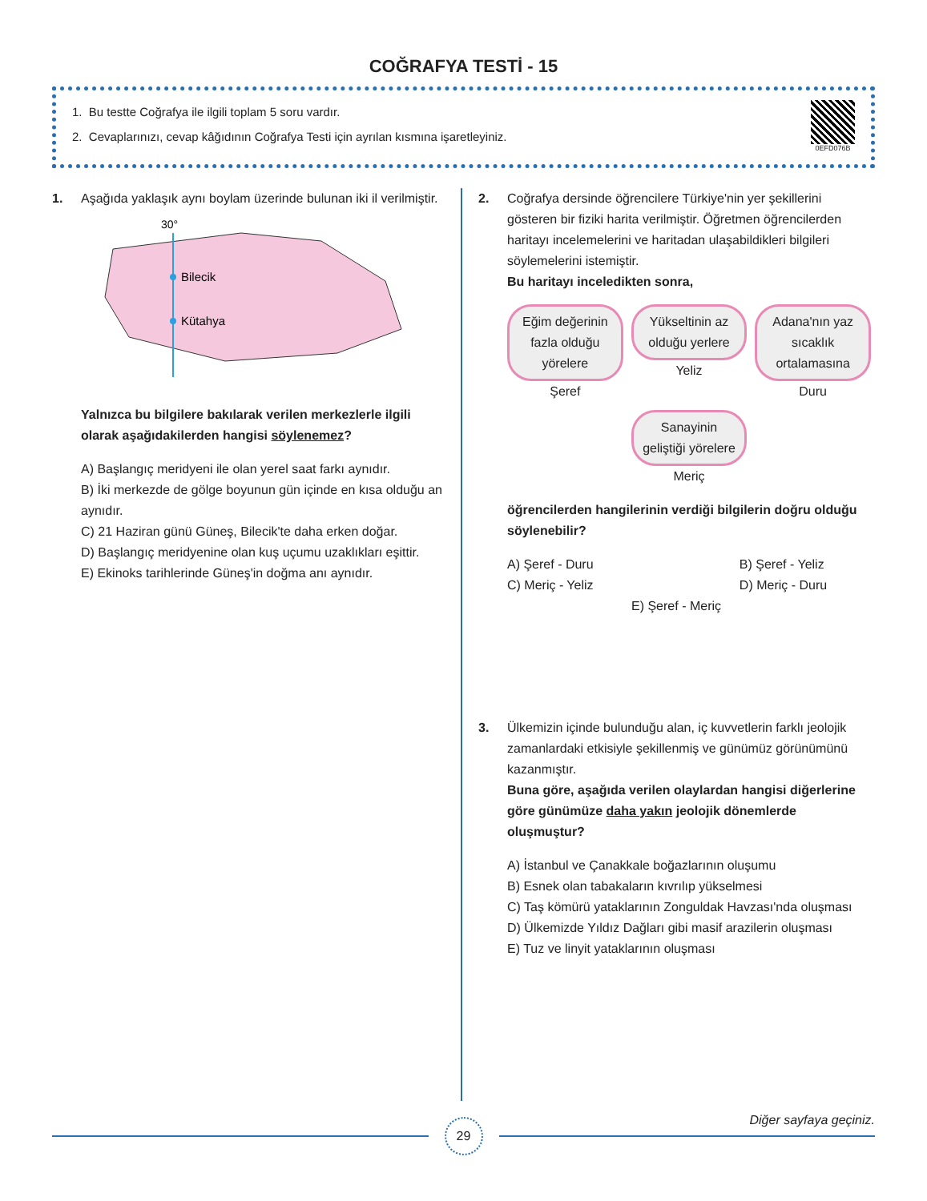COĞRAFYA TESTİ - 15
1. Bu testte Coğrafya ile ilgili toplam 5 soru vardır.
2. Cevaplarınızı, cevap kâğıdının Coğrafya Testi için ayrılan kısmına işaretleyiniz.
0EFD076B
1. Aşağıda yaklaşık aynı boylam üzerinde bulunan iki il verilmiştir.
30°
Bilecik
Kütahya
Yalnızca bu bilgilere bakılarak verilen merkezlerle ilgili olarak aşağıdakilerden hangisi söylenemez?
A) Başlangıç meridyeni ile olan yerel saat farkı aynıdır.
B) İki merkezde de gölge boyunun gün içinde en kısa olduğu an aynıdır.
C) 21 Haziran günü Güneş, Bilecik'te daha erken doğar.
D) Başlangıç meridyenine olan kuş uçumu uzaklıkları eşittir.
E) Ekinoks tarihlerinde Güneş'in doğma anı aynıdır.
2. Coğrafya dersinde öğrencilere Türkiye'nin yer şekillerini gösteren bir fiziki harita verilmiştir. Öğretmen öğrencilerden haritayı incelemelerini ve haritadan ulaşabildikleri bilgileri söylemelerini istemiştir.
Bu haritayı inceledikten sonra,
Eğim değerinin fazla olduğu yörelere
Şeref
Yükseltinin az olduğu yerlere
Yeliz
Adana'nın yaz sıcaklık ortalamasına
Duru
Sanayinin geliştiği yörelere
Meriç
öğrencilerden hangilerinin verdiği bilgilerin doğru olduğu söylenebilir?
A) Şeref - Duru B) Şeref - Yeliz
C) Meriç - Yeliz D) Meriç - Duru
E) Şeref - Meriç
3. Ülkemizin içinde bulunduğu alan, iç kuvvetlerin farklı jeolojik zamanlardaki etkisiyle şekillenmiş ve günümüz görünümünü kazanmıştır.
Buna göre, aşağıda verilen olaylardan hangisi diğerlerine göre günümüze daha yakın jeolojik dönemlerde oluşmuştur?
A) İstanbul ve Çanakkale boğazlarının oluşumu
B) Esnek olan tabakaların kıvrılıp yükselmesi
C) Taş kömürü yataklarının Zonguldak Havzası'nda oluşması
D) Ülkemizde Yıldız Dağları gibi masif arazilerin oluşması
E) Tuz ve linyit yataklarının oluşması
29
Diğer sayfaya geçiniz.